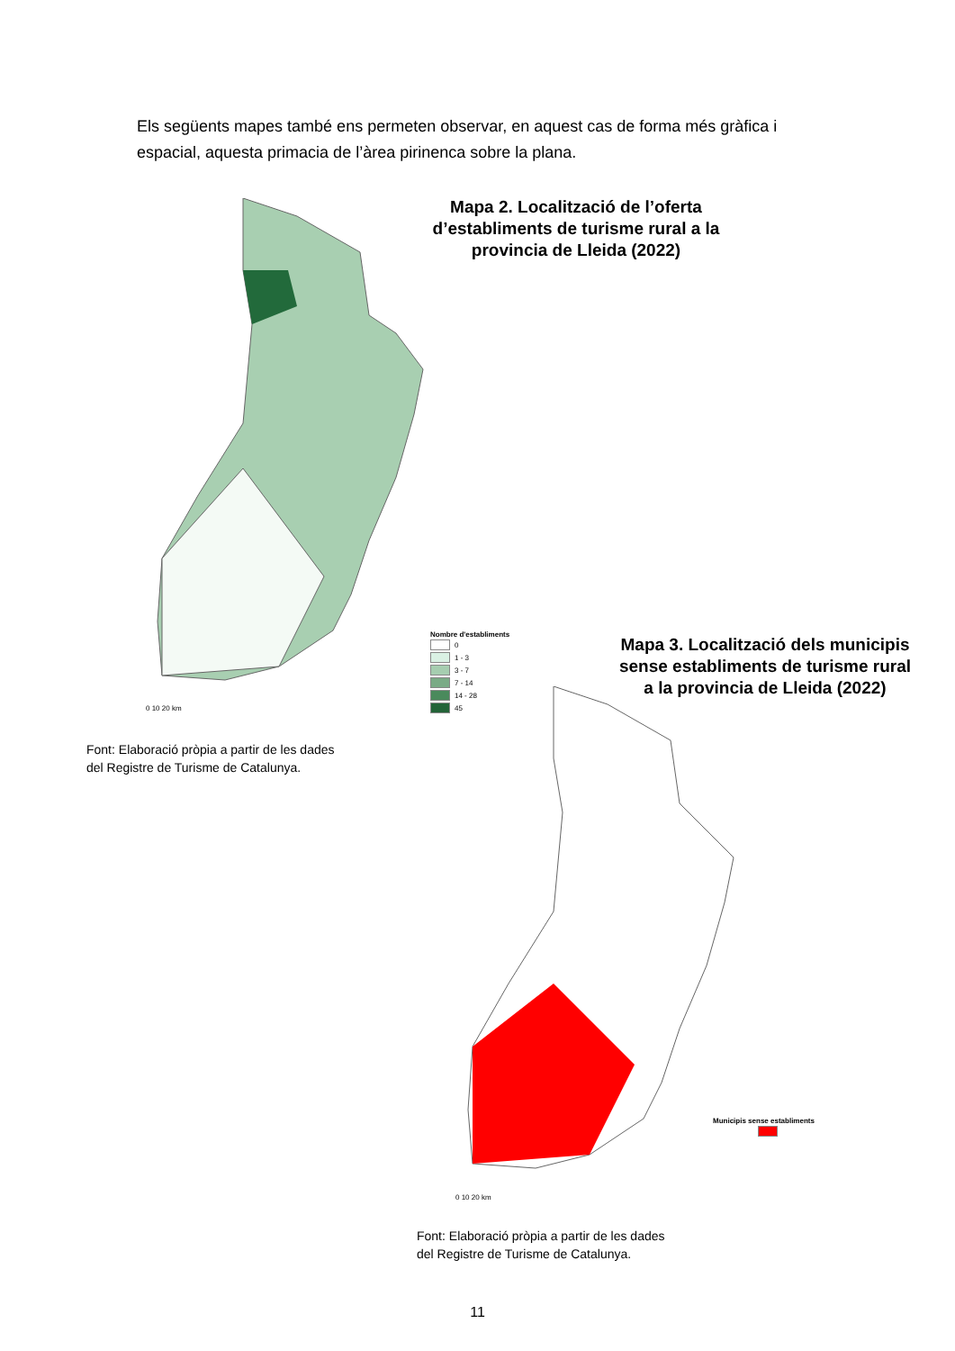Els següents mapes també ens permeten observar, en aquest cas de forma més gràfica i espacial, aquesta primacia de l’àrea pirinenca sobre la plana.
Mapa 2. Localització de l’oferta d’establiments de turisme rural a la provincia de Lleida (2022)
Nombre d'establiments
0
1 - 3
3 - 7
7 - 14
14 - 28
45
0 10 20 km
Font: Elaboració pròpia a partir de les dades
del Registre de Turisme de Catalunya.
Mapa 3. Localització dels municipis sense establiments de turisme rural a la provincia de Lleida (2022)
Municipis sense establiments
0 10 20 km
Font: Elaboració pròpia a partir de les dades
del Registre de Turisme de Catalunya.
11